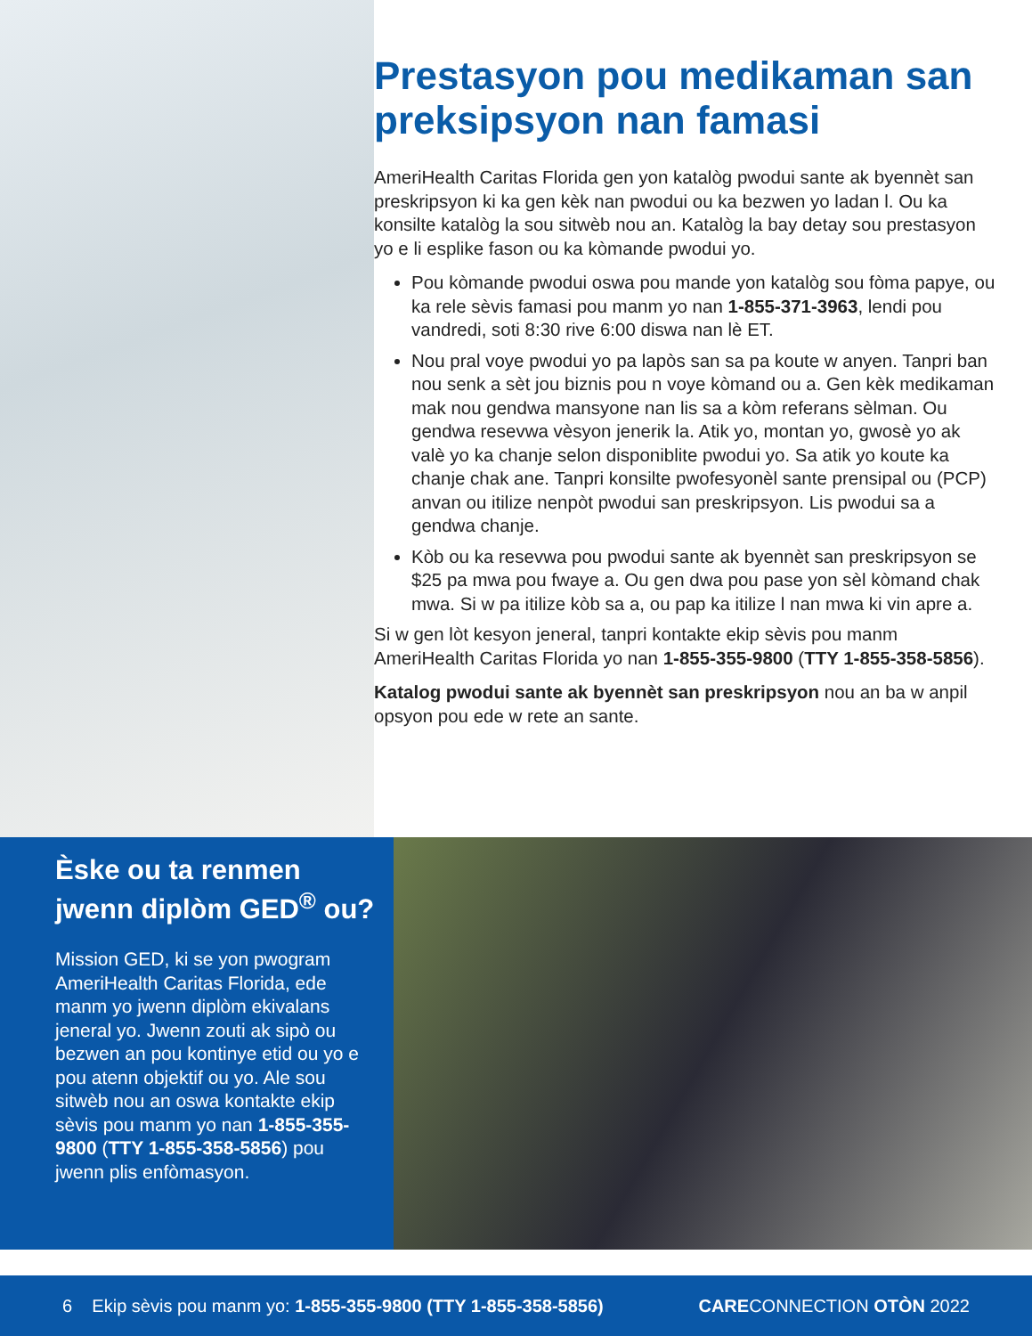Prestasyon pou medikaman san preksipsyon nan famasi
AmeriHealth Caritas Florida gen yon katalòg pwodui sante ak byennèt san preskripsyon ki ka gen kèk nan pwodui ou ka bezwen yo ladan l. Ou ka konsilte katalòg la sou sitwèb nou an. Katalòg la bay detay sou prestasyon yo e li esplike fason ou ka kòmande pwodui yo.
Pou kòmande pwodui oswa pou mande yon katalòg sou fòma papye, ou ka rele sèvis famasi pou manm yo nan 1-855-371-3963, lendi pou vandredi, soti 8:30 rive 6:00 diswa nan lè ET.
Nou pral voye pwodui yo pa lapòs san sa pa koute w anyen. Tanpri ban nou senk a sèt jou biznis pou n voye kòmand ou a. Gen kèk medikaman mak nou gendwa mansyone nan lis sa a kòm referans sèlman. Ou gendwa resevwa vèsyon jenerik la. Atik yo, montan yo, gwosè yo ak valè yo ka chanje selon disponiblite pwodui yo. Sa atik yo koute ka chanje chak ane. Tanpri konsilte pwofesyonèl sante prensipal ou (PCP) anvan ou itilize nenpòt pwodui san preskripsyon. Lis pwodui sa a gendwa chanje.
Kòb ou ka resevwa pou pwodui sante ak byennèt san preskripsyon se $25 pa mwa pou fwaye a. Ou gen dwa pou pase yon sèl kòmand chak mwa. Si w pa itilize kòb sa a, ou pap ka itilize l nan mwa ki vin apre a.
Si w gen lòt kesyon jeneral, tanpri kontakte ekip sèvis pou manm AmeriHealth Caritas Florida yo nan 1-855-355-9800 (TTY 1-855-358-5856).
Katalog pwodui sante ak byennèt san preskripsyon nou an ba w anpil opsyon pou ede w rete an sante.
Èske ou ta renmen jwenn diplòm GED<sup>®</sup> ou?
Mission GED, ki se yon pwogram AmeriHealth Caritas Florida, ede manm yo jwenn diplòm ekivalans jeneral yo. Jwenn zouti ak sipò ou bezwen an pou kontinye etid ou yo e pou atenn objektif ou yo. Ale sou sitwèb nou an oswa kontakte ekip sèvis pou manm yo nan 1-855-355-9800 (TTY 1-855-358-5856) pou jwenn plis enfòmasyon.
6 Ekip sèvis pou manm yo: 1-855-355-9800 (TTY 1-855-358-5856) CARECONNECTION OTÒN 2022